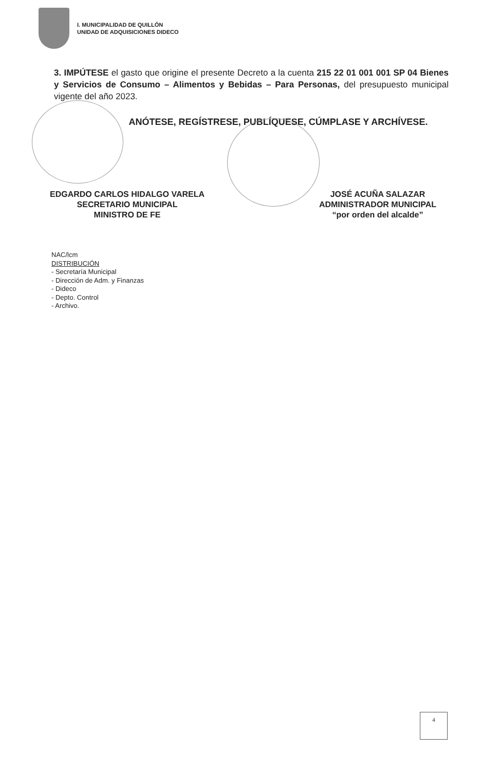I. MUNICIPALIDAD DE QUILLÓN
UNIDAD DE ADQUISICIONES DIDECO
3. IMPÚTESE el gasto que origine el presente Decreto a la cuenta 215 22 01 001 001 SP 04 Bienes y Servicios de Consumo – Alimentos y Bebidas – Para Personas, del presupuesto municipal vigente del año 2023.
ANÓTESE, REGÍSTRESE, PUBLÍQUESE, CÚMPLASE Y ARCHÍVESE.
EDGARDO CARLOS HIDALGO VARELA
SECRETARIO MUNICIPAL
MINISTRO DE FE
JOSÉ ACUÑA SALAZAR
ADMINISTRADOR MUNICIPAL
“por orden del alcalde”
NAC/lcm
DISTRIBUCIÓN
- Secretaría Municipal
- Dirección de Adm. y Finanzas
- Dideco
- Depto. Control
- Archivo.
4